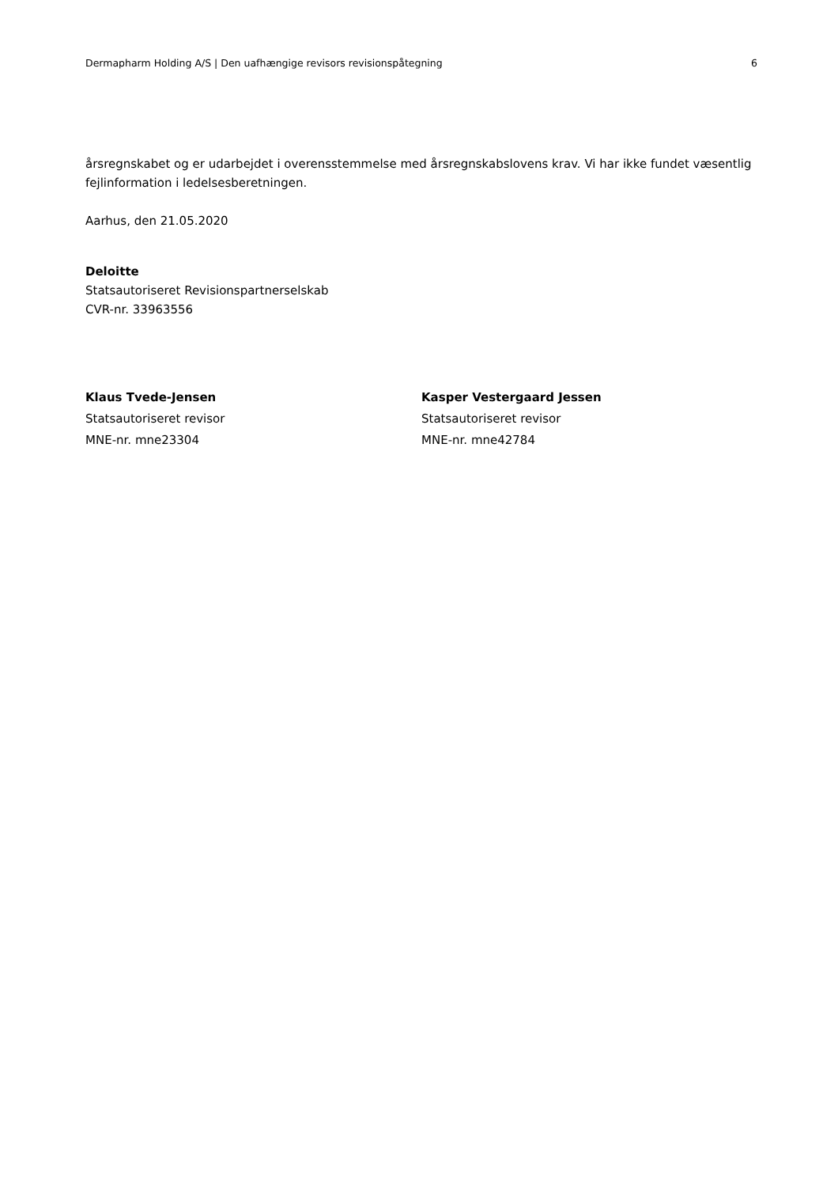Dermapharm Holding A/S | Den uafhængige revisors revisionspåtegning 6
årsregnskabet og er udarbejdet i overensstemmelse med årsregnskabslovens krav. Vi har ikke fundet væsentlig fejlinformation i ledelsesberetningen.
Aarhus, den 21.05.2020
Deloitte
Statsautoriseret Revisionspartnerselskab
CVR-nr. 33963556
Klaus Tvede-Jensen
Statsautoriseret revisor
MNE-nr. mne23304
Kasper Vestergaard Jessen
Statsautoriseret revisor
MNE-nr. mne42784